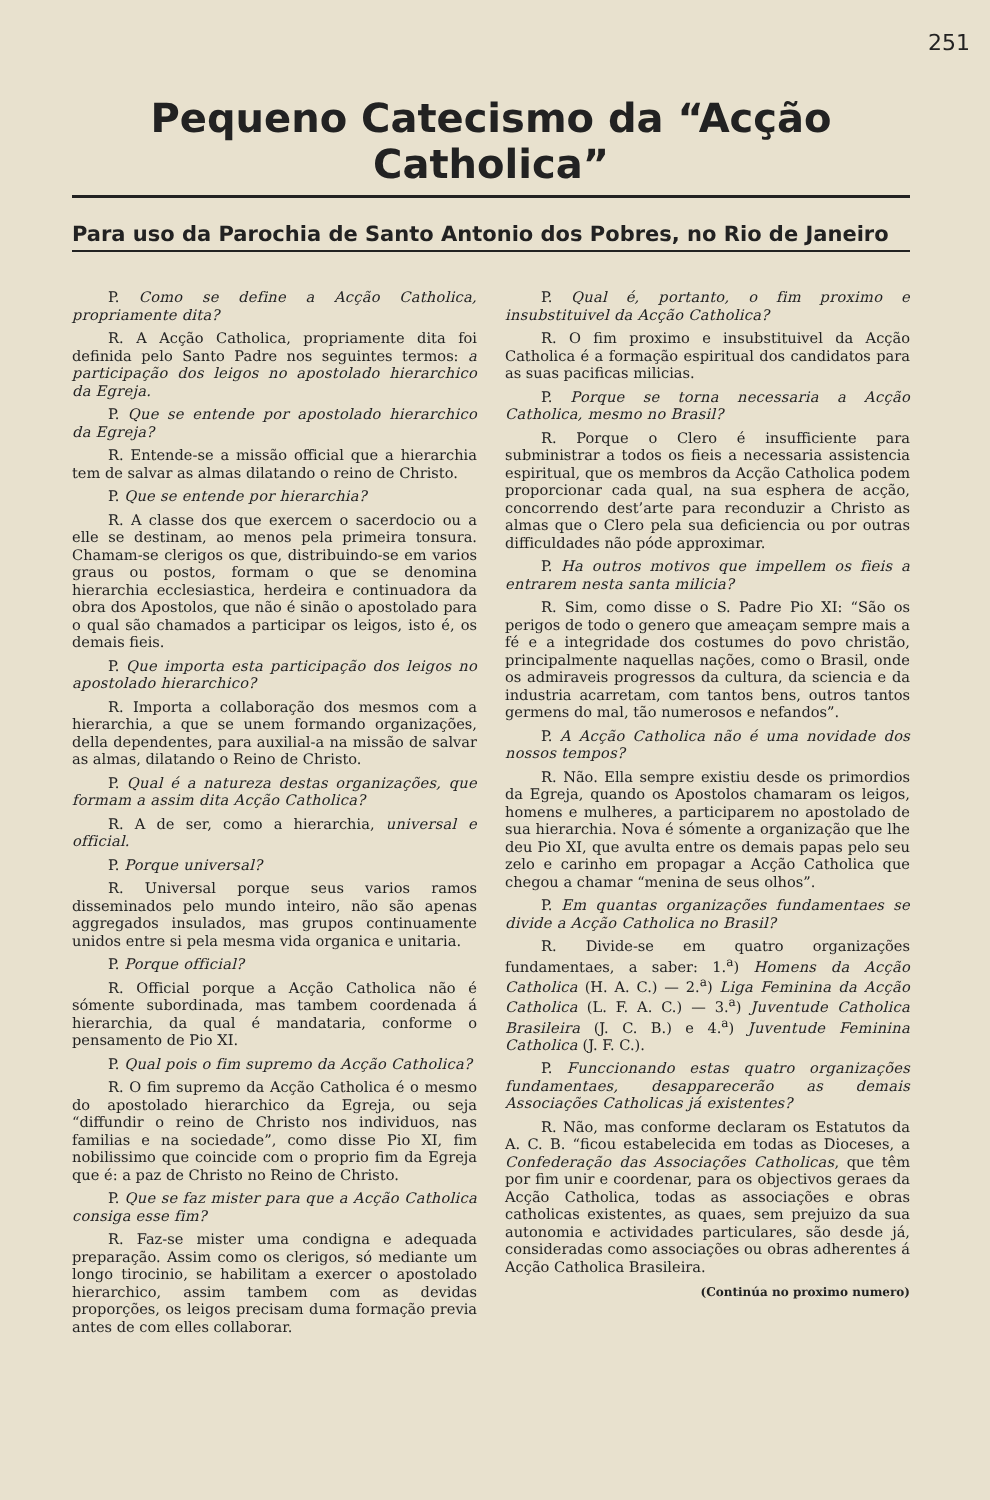251
Pequeno Catecismo da “Acção Catholica”
Para uso da Parochia de Santo Antonio dos Pobres, no Rio de Janeiro
P. Como se define a Acção Catholica, propriamente dita?
R. A Acção Catholica, propriamente dita foi definida pelo Santo Padre nos seguintes termos: a participação dos leigos no apostolado hierarchico da Egreja.
P. Que se entende por apostolado hierarchico da Egreja?
R. Entende-se a missão official que a hierarchia tem de salvar as almas dilatando o reino de Christo.
P. Que se entende por hierarchia?
R. A classe dos que exercem o sacerdocio ou a elle se destinam, ao menos pela primeira tonsura. Chamam-se clerigos os que, distribuindo-se em varios graus ou postos, formam o que se denomina hierarchia ecclesiastica, herdeira e continuadora da obra dos Apostolos, que não é sinão o apostolado para o qual são chamados a participar os leigos, isto é, os demais fieis.
P. Que importa esta participação dos leigos no apostolado hierarchico?
R. Importa a collaboração dos mesmos com a hierarchia, a que se unem formando organizações, della dependentes, para auxilial-a na missão de salvar as almas, dilatando o Reino de Christo.
P. Qual é a natureza destas organizações, que formam a assim dita Acção Catholica?
R. A de ser, como a hierarchia, universal e official.
P. Porque universal?
R. Universal porque seus varios ramos disseminados pelo mundo inteiro, não são apenas aggregados insulados, mas grupos continuamente unidos entre si pela mesma vida organica e unitaria.
P. Porque official?
R. Official porque a Acção Catholica não é sómente subordinada, mas tambem coordenada á hierarchia, da qual é mandataria, conforme o pensamento de Pio XI.
P. Qual pois o fim supremo da Acção Catholica?
R. O fim supremo da Acção Catholica é o mesmo do apostolado hierarchico da Egreja, ou seja “diffundir o reino de Christo nos individuos, nas familias e na sociedade”, como disse Pio XI, fim nobilissimo que coincide com o proprio fim da Egreja que é: a paz de Christo no Reino de Christo.
P. Que se faz mister para que a Acção Catholica consiga esse fim?
R. Faz-se mister uma condigna e adequada preparação. Assim como os clerigos, só mediante um longo tirocinio, se habilitam a exercer o apostolado hierarchico, assim tambem com as devidas proporções, os leigos precisam duma formação previa antes de com elles collaborar.
P. Qual é, portanto, o fim proximo e insubstituivel da Acção Catholica?
R. O fim proximo e insubstituivel da Acção Catholica é a formação espiritual dos candidatos para as suas pacificas milicias.
P. Porque se torna necessaria a Acção Catholica, mesmo no Brasil?
R. Porque o Clero é insufficiente para subministrar a todos os fieis a necessaria assistencia espiritual, que os membros da Acção Catholica podem proporcionar cada qual, na sua esphera de acção, concorrendo dest’arte para reconduzir a Christo as almas que o Clero pela sua deficiencia ou por outras difficuldades não póde approximar.
P. Ha outros motivos que impellem os fieis a entrarem nesta santa milicia?
R. Sim, como disse o S. Padre Pio XI: “São os perigos de todo o genero que ameaçam sempre mais a fé e a integridade dos costumes do povo christão, principalmente naquellas nações, como o Brasil, onde os admiraveis progressos da cultura, da sciencia e da industria acarretam, com tantos bens, outros tantos germens do mal, tão numerosos e nefandos”.
P. A Acção Catholica não é uma novidade dos nossos tempos?
R. Não. Ella sempre existiu desde os primordios da Egreja, quando os Apostolos chamaram os leigos, homens e mulheres, a participarem no apostolado de sua hierarchia. Nova é sómente a organização que lhe deu Pio XI, que avulta entre os demais papas pelo seu zelo e carinho em propagar a Acção Catholica que chegou a chamar “menina de seus olhos”.
P. Em quantas organizações fundamentaes se divide a Acção Catholica no Brasil?
R. Divide-se em quatro organizações fundamentaes, a saber: 1.<sup>a</sup>) Homens da Acção Catholica (H. A. C.) — 2.<sup>a</sup>) Liga Feminina da Acção Catholica (L. F. A. C.) — 3.<sup>a</sup>) Juventude Catholica Brasileira (J. C. B.) e 4.<sup>a</sup>) Juventude Feminina Catholica (J. F. C.).
P. Funccionando estas quatro organizações fundamentaes, desapparecerão as demais Associações Catholicas já existentes?
R. Não, mas conforme declaram os Estatutos da A. C. B. “ficou estabelecida em todas as Dioceses, a Confederação das Associações Catholicas, que têm por fim unir e coordenar, para os objectivos geraes da Acção Catholica, todas as associações e obras catholicas existentes, as quaes, sem prejuizo da sua autonomia e actividades particulares, são desde já, consideradas como associações ou obras adherentes á Acção Catholica Brasileira.
(Continúa no proximo numero)